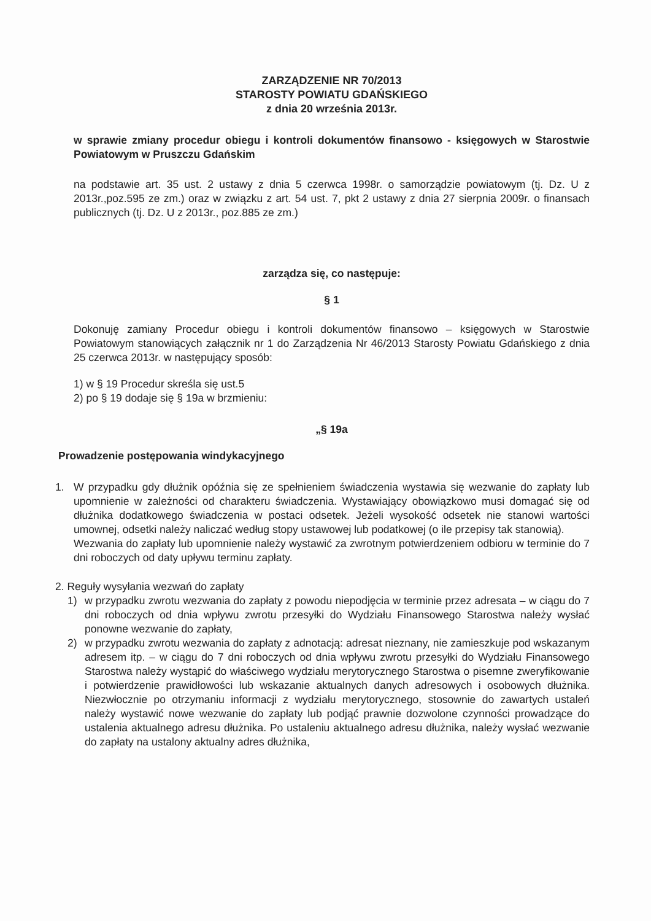ZARZĄDZENIE NR 70/2013
STAROSTY POWIATU GDAŃSKIEGO
z dnia 20 września 2013r.
w sprawie zmiany procedur obiegu i kontroli dokumentów finansowo - księgowych w Starostwie Powiatowym w Pruszczu Gdańskim
na podstawie art. 35 ust. 2 ustawy z dnia 5 czerwca 1998r. o samorządzie powiatowym (tj. Dz. U z 2013r.,poz.595 ze zm.) oraz w związku z art. 54 ust. 7, pkt 2 ustawy z dnia 27 sierpnia 2009r. o finansach publicznych (tj. Dz. U z 2013r., poz.885 ze zm.)
zarządza się, co następuje:
§ 1
Dokonuję zamiany Procedur obiegu i kontroli dokumentów finansowo – księgowych w Starostwie Powiatowym stanowiących załącznik nr 1 do Zarządzenia Nr 46/2013 Starosty Powiatu Gdańskiego z dnia 25 czerwca 2013r. w następujący sposób:
1) w § 19 Procedur skreśla się ust.5
2) po § 19 dodaje się § 19a w brzmieniu:
„§ 19a
Prowadzenie postępowania windykacyjnego
1. W przypadku gdy dłużnik opóźnia się ze spełnieniem świadczenia wystawia się wezwanie do zapłaty lub upomnienie w zależności od charakteru świadczenia. Wystawiający obowiązkowo musi domagać się od dłużnika dodatkowego świadczenia w postaci odsetek. Jeżeli wysokość odsetek nie stanowi wartości umownej, odsetki należy naliczać według stopy ustawowej lub podatkowej (o ile przepisy tak stanowią).
Wezwania do zapłaty lub upomnienie należy wystawić za zwrotnym potwierdzeniem odbioru w terminie do 7 dni roboczych od daty upływu terminu zapłaty.
2. Reguły wysyłania wezwań do zapłaty
1) w przypadku zwrotu wezwania do zapłaty z powodu niepodjęcia w terminie przez adresata – w ciągu do 7 dni roboczych od dnia wpływu zwrotu przesyłki do Wydziału Finansowego Starostwa należy wysłać ponowne wezwanie do zapłaty,
2) w przypadku zwrotu wezwania do zapłaty z adnotacją: adresat nieznany, nie zamieszkuje pod wskazanym adresem itp. – w ciągu do 7 dni roboczych od dnia wpływu zwrotu przesyłki do Wydziału Finansowego Starostwa należy wystąpić do właściwego wydziału merytorycznego Starostwa o pisemne zweryfikowanie i potwierdzenie prawidłowości lub wskazanie aktualnych danych adresowych i osobowych dłużnika. Niezwłocznie po otrzymaniu informacji z wydziału merytorycznego, stosownie do zawartych ustaleń należy wystawić nowe wezwanie do zapłaty lub podjąć prawnie dozwolone czynności prowadzące do ustalenia aktualnego adresu dłużnika. Po ustaleniu aktualnego adresu dłużnika, należy wysłać wezwanie do zapłaty na ustalony aktualny adres dłużnika,